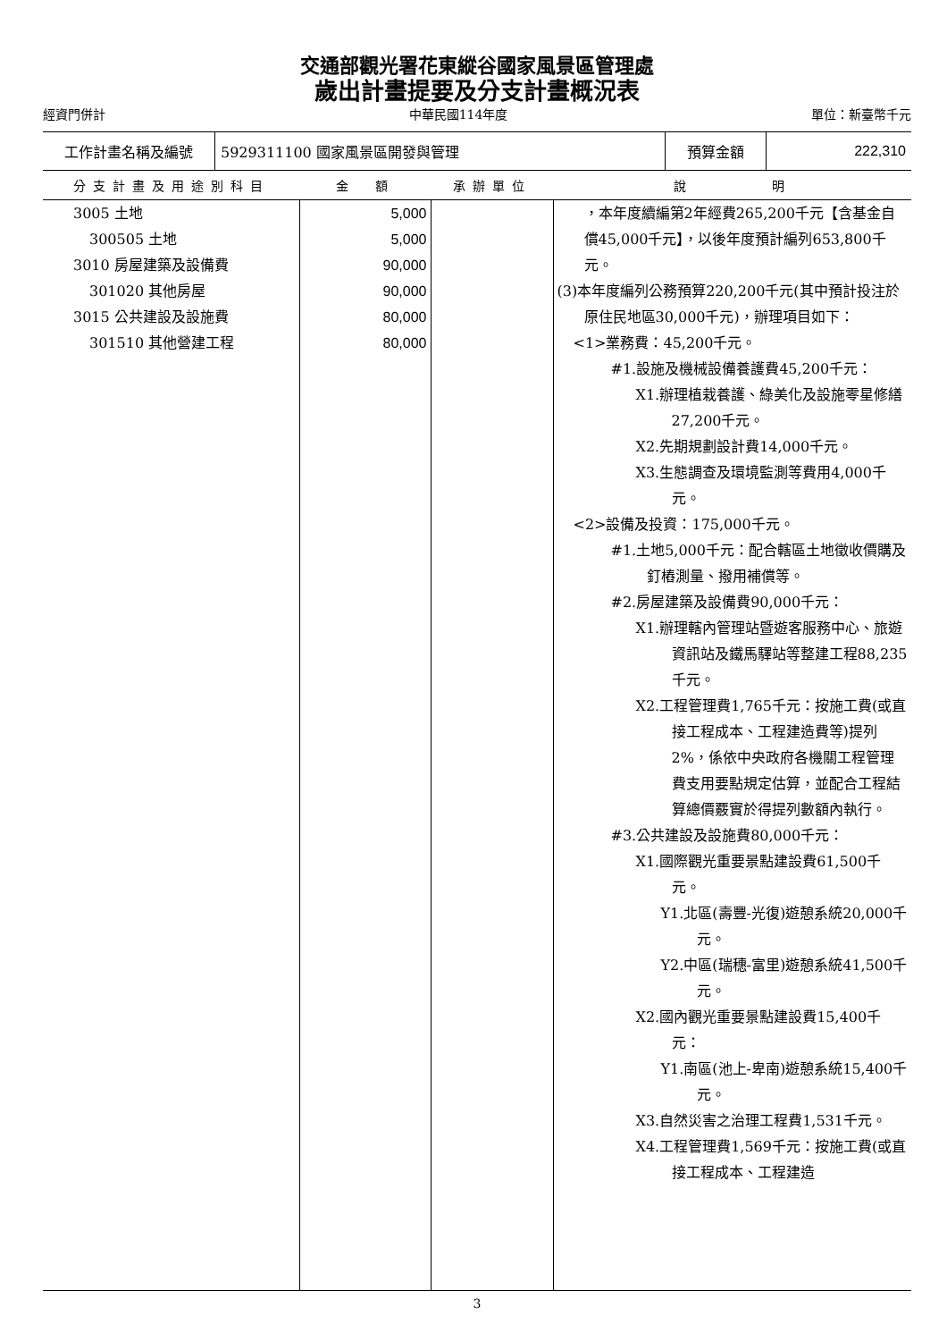交通部觀光署花東縱谷國家風景區管理處
歲出計畫提要及分支計畫概況表
經資門併計 中華民國114年度 單位：新臺幣千元
| 工作計畫名稱及編號 | 5929311100 國家風景區開發與管理 | 預算金額 | 222,310 |
| 分支計畫及用途別科目 | 金 額 | 承辦單位 | 說 明 |
| --- | --- | --- | --- |
| 3005 土地 300505 土地 3010 房屋建築及設備費 301020 其他房屋 3015 公共建設及設施費 301510 其他營建工程 | 5,000 5,000 90,000 90,000 80,000 80,000 | | ，本年度續編第2年經費265,200千元【含基金自償45,000千元】，以後年度預計編列653,800千元。 (3)本年度編列公務預算220,200千元(其中預計投注於原住民地區30,000千元)，辦理項目如下： <1>業務費：45,200千元。 #1.設施及機械設備養護費45,200千元： X1.辦理植栽養護、綠美化及設施零星修繕27,200千元。 X2.先期規劃設計費14,000千元。 X3.生態調查及環境監測等費用4,000千元。 <2>設備及投資：175,000千元。 #1.土地5,000千元：配合轄區土地徵收價購及釘樁測量、撥用補償等。 #2.房屋建築及設備費90,000千元： X1.辦理轄內管理站暨遊客服務中心、旅遊資訊站及鐵馬驛站等整建工程88,235千元。 X2.工程管理費1,765千元：按施工費(或直接工程成本、工程建造費等)提列2%，係依中央政府各機關工程管理費支用要點規定估算，並配合工程結算總價覈實於得提列數額內執行。 #3.公共建設及設施費80,000千元： X1.國際觀光重要景點建設費61,500千元。 Y1.北區(壽豐-光復)遊憩系統20,000千元。 Y2.中區(瑞穗-富里)遊憩系統41,500千元。 X2.國內觀光重要景點建設費15,400千元： Y1.南區(池上-卑南)遊憩系統15,400千元。 X3.自然災害之治理工程費1,531千元。 X4.工程管理費1,569千元：按施工費(或直接工程成本、工程建造 |
3